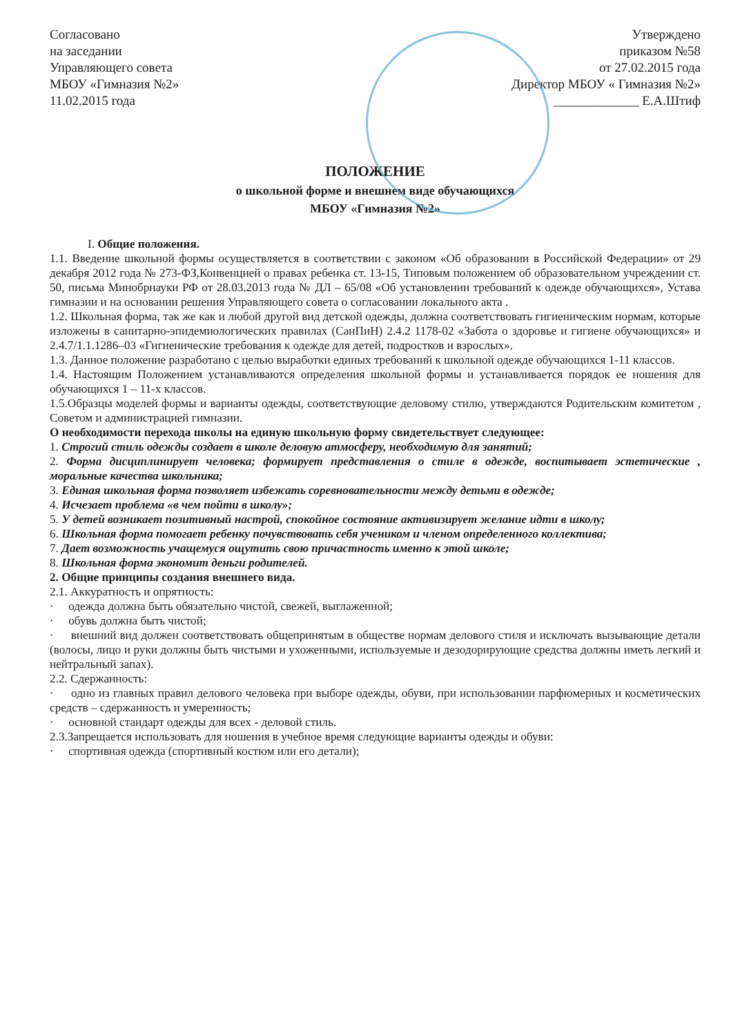Согласовано
на заседании
Управляющего совета
МБОУ «Гимназия №2»
11.02.2015 года
Утверждено
приказом №58
от 27.02.2015 года
Директор МБОУ « Гимназия №2»
_____________ Е.А.Штиф
ПОЛОЖЕНИЕ
о школьной форме и внешнем виде обучающихся
МБОУ «Гимназия №2»
I. Общие положения.
1.1. Введение школьной формы осуществляется в соответствии с законом «Об образовании в Российской Федерации» от 29 декабря 2012 года № 273-ФЗ,Конвенцией о правах ребенка ст. 13-15, Типовым положением об образовательном учреждении ст. 50, письма Минобрнауки РФ от 28.03.2013 года № ДЛ – 65/08 «Об установлении требований к одежде обучающихся», Устава гимназии и на основании решения Управляющего совета о согласовании локального акта .
1.2. Школьная форма, так же как и любой другой вид детской одежды, должна соответствовать гигиеническим нормам, которые изложены в санитарно-эпидемиологических правилах (СанПиН) 2.4.2 1178-02 «Забота о здоровье и гигиене обучающихся» и 2.4.7/1.1.1286–03 «Гигиенические требования к одежде для детей, подростков и взрослых».
1.3. Данное положение разработано с целью выработки единых требований к школьной одежде обучающихся 1-11 классов.
1.4. Настоящим Положением устанавливаются определения школьной формы и устанавливается порядок ее ношения для обучающихся 1 – 11-х классов.
1.5.Образцы моделей формы и варианты одежды, соответствующие деловому стилю, утверждаются Родительским комитетом , Советом и администрацией гимназии.
О необходимости перехода школы на единую школьную форму свидетельствует следующее:
1. Строгий стиль одежды создает в школе деловую атмосферу, необходимую для занятий;
2. Форма дисциплинирует человека; формирует представления о стиле в одежде, воспитывает эстетические , моральные качества школьника;
3. Единая школьная форма позволяет избежать соревновательности между детьми в одежде;
4. Исчезает проблема «в чем пойти в школу»;
5. У детей возникает позитивный настрой, спокойное состояние активизирует желание идти в школу;
6. Школьная форма помогает ребенку почувствовать себя учеником и членом определенного коллектива;
7. Дает возможность учащемуся ощутить свою причастность именно к этой школе;
8. Школьная форма экономит деньги родителей.
2. Общие принципы создания внешнего вида.
2.1. Аккуратность и опрятность:
· одежда должна быть обязательно чистой, свежей, выглаженной;
· обувь должна быть чистой;
· внешний вид должен соответствовать общепринятым в обществе нормам делового стиля и исключать вызывающие детали (волосы, лицо и руки должны быть чистыми и ухоженными, используемые и дезодорирующие средства должны иметь легкий и нейтральный запах).
2.2. Сдержанность:
· одно из главных правил делового человека при выборе одежды, обуви, при использовании парфюмерных и косметических средств – сдержанность и умеренность;
· основной стандарт одежды для всех - деловой стиль.
2.3.Запрещается использовать для ношения в учебное время следующие варианты одежды и обуви:
· спортивная одежда (спортивный костюм или его детали);